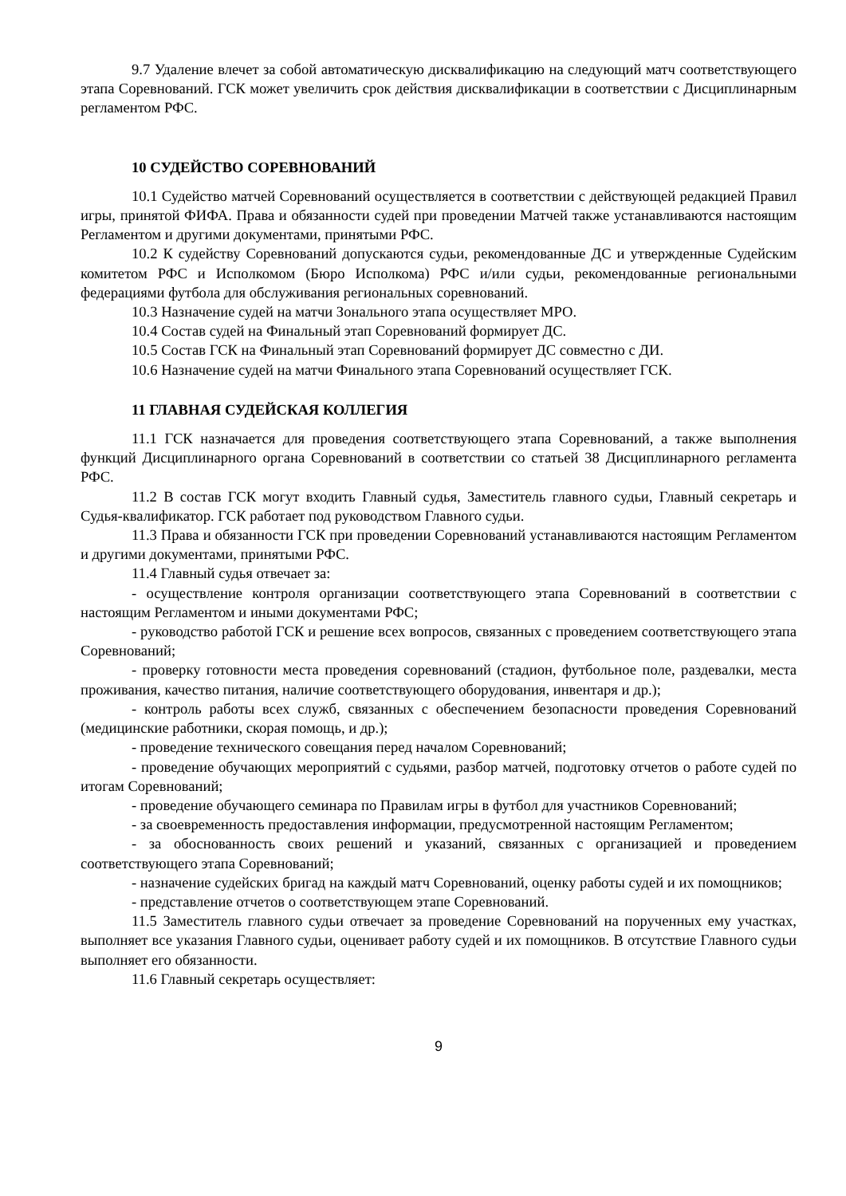9.7 Удаление влечет за собой автоматическую дисквалификацию на следующий матч соответствующего этапа Соревнований. ГСК может увеличить срок действия дисквалификации в соответствии с Дисциплинарным регламентом РФС.
10 СУДЕЙСТВО СОРЕВНОВАНИЙ
10.1 Судейство матчей Соревнований осуществляется в соответствии с действующей редакцией Правил игры, принятой ФИФА. Права и обязанности судей при проведении Матчей также устанавливаются настоящим Регламентом и другими документами, принятыми РФС.
10.2 К судейству Соревнований допускаются судьи, рекомендованные ДС и утвержденные Судейским комитетом РФС и Исполкомом (Бюро Исполкома) РФС и/или судьи, рекомендованные региональными федерациями футбола для обслуживания региональных соревнований.
10.3 Назначение судей на матчи Зонального этапа осуществляет МРО.
10.4 Состав судей на Финальный этап Соревнований формирует ДС.
10.5 Состав ГСК на Финальный этап Соревнований формирует ДС совместно с ДИ.
10.6 Назначение судей на матчи Финального этапа Соревнований осуществляет ГСК.
11 ГЛАВНАЯ СУДЕЙСКАЯ КОЛЛЕГИЯ
11.1 ГСК назначается для проведения соответствующего этапа Соревнований, а также выполнения функций Дисциплинарного органа Соревнований в соответствии со статьей 38 Дисциплинарного регламента РФС.
11.2 В состав ГСК могут входить Главный судья, Заместитель главного судьи, Главный секретарь и Судья-квалификатор. ГСК работает под руководством Главного судьи.
11.3 Права и обязанности ГСК при проведении Соревнований устанавливаются настоящим Регламентом и другими документами, принятыми РФС.
11.4 Главный судья отвечает за:
- осуществление контроля организации соответствующего этапа Соревнований в соответствии с настоящим Регламентом и иными документами РФС;
- руководство работой ГСК и решение всех вопросов, связанных с проведением соответствующего этапа Соревнований;
- проверку готовности места проведения соревнований (стадион, футбольное поле, раздевалки, места проживания, качество питания, наличие соответствующего оборудования, инвентаря и др.);
- контроль работы всех служб, связанных с обеспечением безопасности проведения Соревнований (медицинские работники, скорая помощь, и др.);
- проведение технического совещания перед началом Соревнований;
- проведение обучающих мероприятий с судьями, разбор матчей, подготовку отчетов о работе судей по итогам Соревнований;
- проведение обучающего семинара по Правилам игры в футбол для участников Соревнований;
- за своевременность предоставления информации, предусмотренной настоящим Регламентом;
- за обоснованность своих решений и указаний, связанных с организацией и проведением соответствующего этапа Соревнований;
- назначение судейских бригад на каждый матч Соревнований, оценку работы судей и их помощников;
- представление отчетов о соответствующем этапе Соревнований.
11.5 Заместитель главного судьи отвечает за проведение Соревнований на порученных ему участках, выполняет все указания Главного судьи, оценивает работу судей и их помощников. В отсутствие Главного судьи выполняет его обязанности.
11.6 Главный секретарь осуществляет:
9